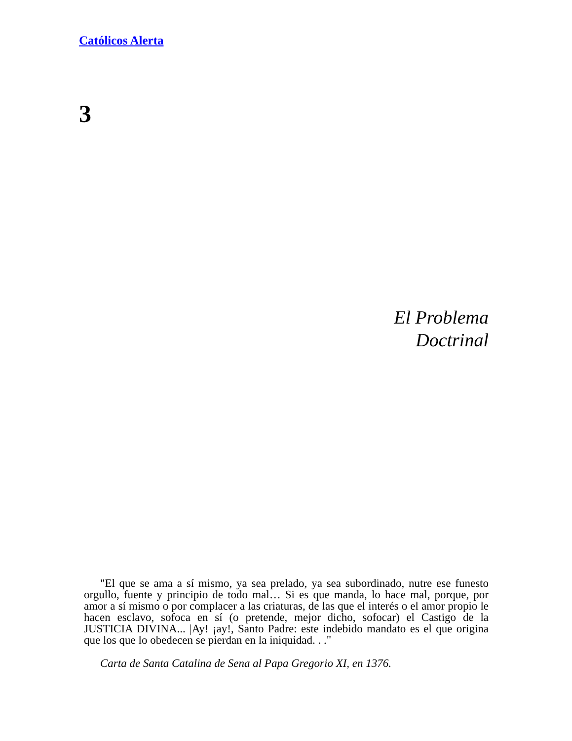Católicos Alerta
3
El Problema
Doctrinal
"El que se ama a sí mismo, ya sea prelado, ya sea subordinado, nutre ese funesto orgullo, fuente y principio de todo mal… Si es que manda, lo hace mal, porque, por amor a sí mismo o por complacer a las criaturas, de las que el interés o el amor propio le hacen esclavo, sofoca en sí (o pretende, mejor dicho, sofocar) el Castigo de la JUSTICIA DIVINA... |Ay! ¡ay!, Santo Padre: este indebido mandato es el que origina que los que lo obedecen se pierdan en la iniquidad. . ."
Carta de Santa Catalina de Sena al Papa Gregorio XI, en 1376.